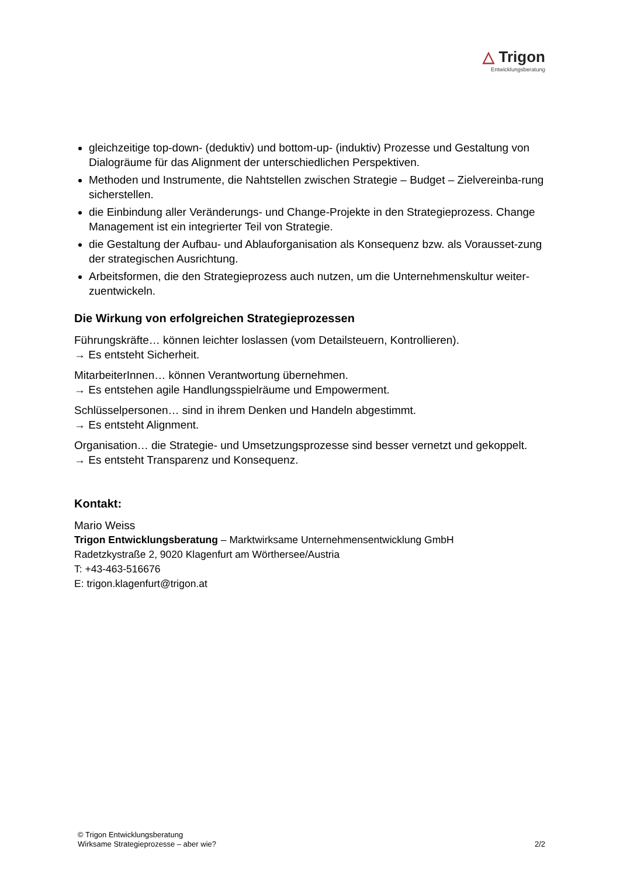△ Trigon
Entwicklungsberatung
gleichzeitige top-down- (deduktiv) und bottom-up- (induktiv) Prozesse und Gestaltung von Dialogräume für das Alignment der unterschiedlichen Perspektiven.
Methoden und Instrumente, die Nahtstellen zwischen Strategie – Budget – Zielvereinba-rung sicherstellen.
die Einbindung aller Veränderungs- und Change-Projekte in den Strategieprozess. Change Management ist ein integrierter Teil von Strategie.
die Gestaltung der Aufbau- und Ablauforganisation als Konsequenz bzw. als Vorausset-zung der strategischen Ausrichtung.
Arbeitsformen, die den Strategieprozess auch nutzen, um die Unternehmenskultur weiter-zuentwickeln.
Die Wirkung von erfolgreichen Strategieprozessen
Führungskräfte… können leichter loslassen (vom Detailsteuern, Kontrollieren).
→ Es entsteht Sicherheit.
MitarbeiterInnen… können Verantwortung übernehmen.
→ Es entstehen agile Handlungsspielräume und Empowerment.
Schlüsselpersonen… sind in ihrem Denken und Handeln abgestimmt.
→ Es entsteht Alignment.
Organisation… die Strategie- und Umsetzungsprozesse sind besser vernetzt und gekoppelt.
→ Es entsteht Transparenz und Konsequenz.
Kontakt:
Mario Weiss
Trigon Entwicklungsberatung – Marktwirksame Unternehmensentwicklung GmbH
Radetzkystraße 2, 9020 Klagenfurt am Wörthersee/Austria
T: +43-463-516676
E: trigon.klagenfurt@trigon.at
© Trigon Entwicklungsberatung
Wirksame Strategieprozesse – aber wie? 2/2